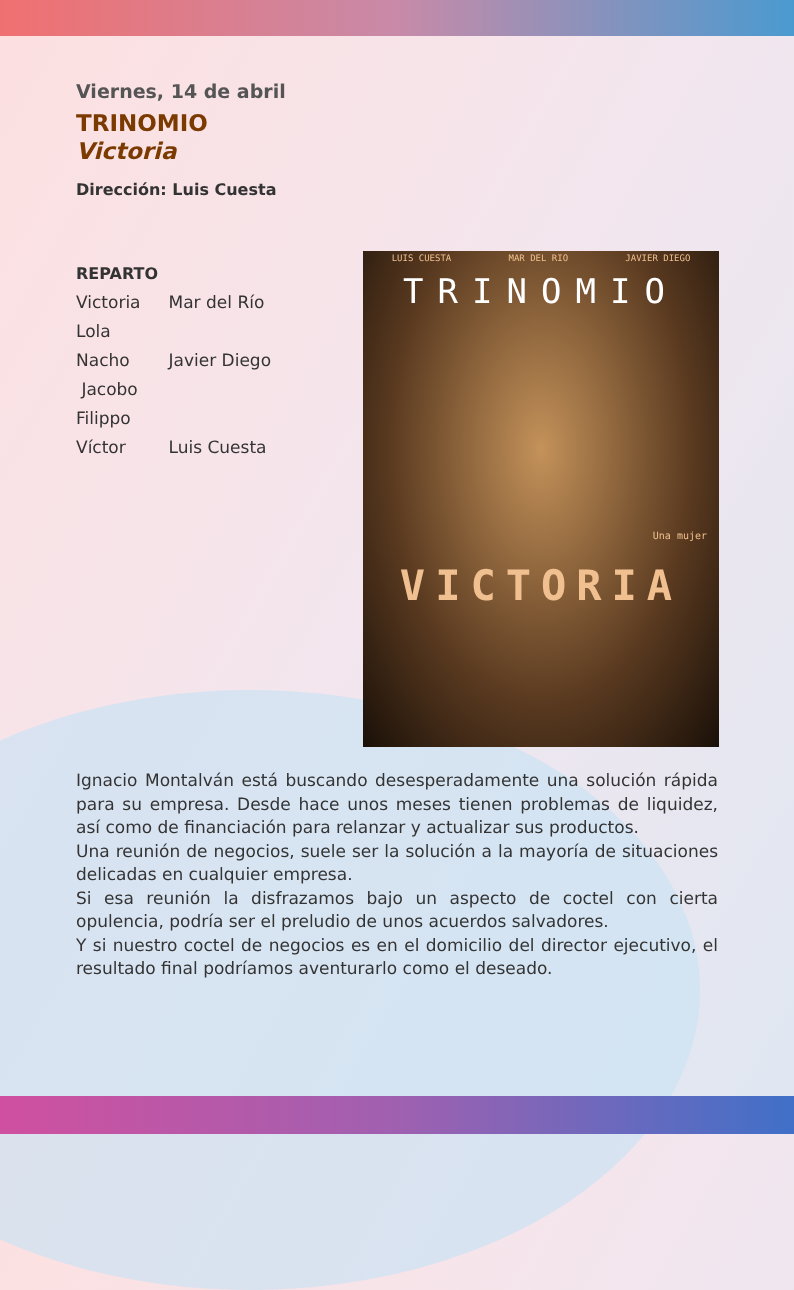Viernes, 14 de abril
TRINOMIO
Victoria
Dirección: Luis Cuesta
REPARTO
| Victoria | Mar del Río |
| Lola | |
| Nacho | Javier Diego |
| Jacobo | |
| Filippo | |
| Víctor | Luis Cuesta |
LUIS CUESTA MAR DEL RIO JAVIER DIEGO
TRINOMIO
VICTORIA
Una mujer
Ignacio Montalván está buscando desesperadamente una solución rápida para su empresa. Desde hace unos meses tienen problemas de liquidez, así como de financiación para relanzar y actualizar sus productos.
Una reunión de negocios, suele ser la solución a la mayoría de situaciones delicadas en cualquier empresa.
Si esa reunión la disfrazamos bajo un aspecto de coctel con cierta opulencia, podría ser el preludio de unos acuerdos salvadores.
Y si nuestro coctel de negocios es en el domicilio del director ejecutivo, el resultado final podríamos aventurarlo como el deseado.